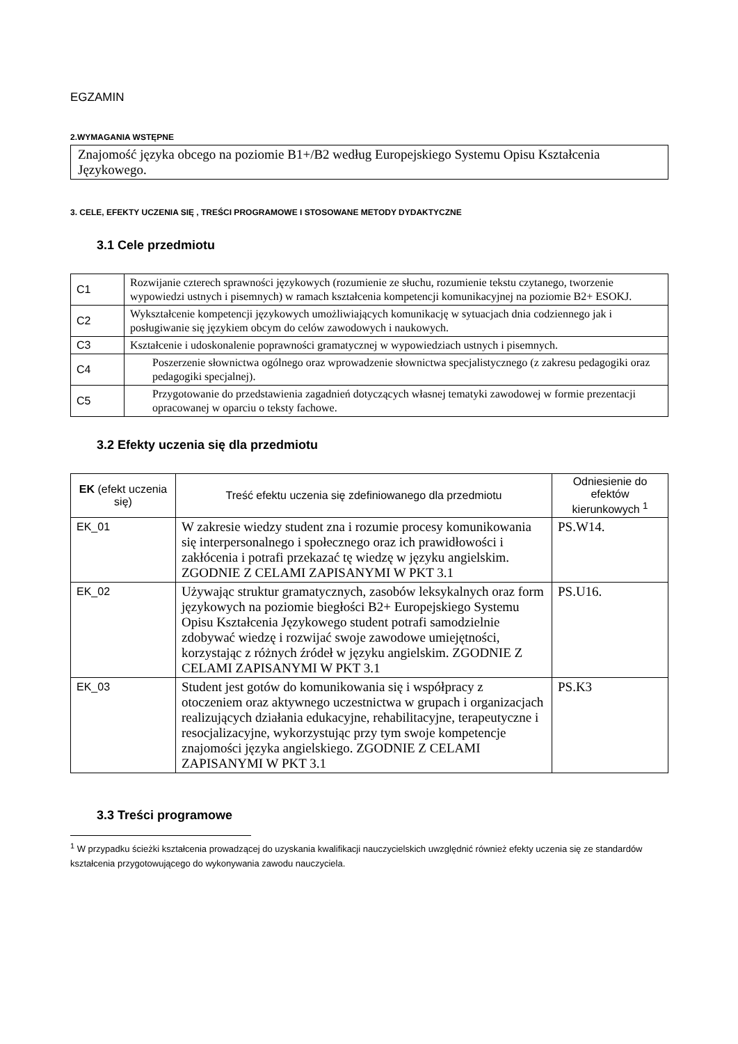EGZAMIN
2.WYMAGANIA WSTĘPNE
Znajomość języka obcego na poziomie B1+/B2 według Europejskiego Systemu Opisu Kształcenia Językowego.
3. CELE, EFEKTY UCZENIA SIĘ , TREŚCI PROGRAMOWE I STOSOWANE METODY DYDAKTYCZNE
3.1 Cele przedmiotu
| C1 | Rozwijanie czterech sprawności językowych (rozumienie ze słuchu, rozumienie tekstu czytanego, tworzenie wypowiedzi ustnych i pisemnych) w ramach kształcenia kompetencji komunikacyjnej na poziomie B2+ ESOKJ. |
| C2 | Wykształcenie kompetencji językowych umożliwiających komunikację w sytuacjach dnia codziennego jak i posługiwanie się językiem obcym do celów zawodowych i naukowych. |
| C3 | Kształcenie i udoskonalenie poprawności gramatycznej w wypowiedziach ustnych i pisemnych. |
| C4 | Poszerzenie słownictwa ogólnego oraz wprowadzenie słownictwa specjalistycznego (z zakresu pedagogiki oraz pedagogiki specjalnej). |
| C5 | Przygotowanie do przedstawienia zagadnień dotyczących własnej tematyki zawodowej w formie prezentacji opracowanej w oparciu o teksty fachowe. |
3.2 Efekty uczenia się dla przedmiotu
| EK (efekt uczenia się) | Treść efektu uczenia się zdefiniowanego dla przedmiotu | Odniesienie do efektów kierunkowych <sup>1</sup> |
| --- | --- | --- |
| EK_01 | W zakresie wiedzy student zna i rozumie procesy komunikowania się interpersonalnego i społecznego oraz ich prawidłowości i zakłócenia i potrafi przekazać tę wiedzę w języku angielskim. ZGODNIE Z CELAMI ZAPISANYMI W PKT 3.1 | PS.W14. |
| EK_02 | Używając struktur gramatycznych, zasobów leksykalnych oraz form językowych na poziomie biegłości B2+ Europejskiego Systemu Opisu Kształcenia Językowego student potrafi samodzielnie zdobywać wiedzę i rozwijać swoje zawodowe umiejętności, korzystając z różnych źródeł w języku angielskim. ZGODNIE Z CELAMI ZAPISANYMI W PKT 3.1 | PS.U16. |
| EK_03 | Student jest gotów do komunikowania się i współpracy z otoczeniem oraz aktywnego uczestnictwa w grupach i organizacjach realizujących działania edukacyjne, rehabilitacyjne, terapeutyczne i resocjalizacyjne, wykorzystując przy tym swoje kompetencje znajomości języka angielskiego. ZGODNIE Z CELAMI ZAPISANYMI W PKT 3.1 | PS.K3 |
3.3 Treści programowe
<sup>1</sup> W przypadku ścieżki kształcenia prowadzącej do uzyskania kwalifikacji nauczycielskich uwzględnić również efekty uczenia się ze standardów kształcenia przygotowującego do wykonywania zawodu nauczyciela.